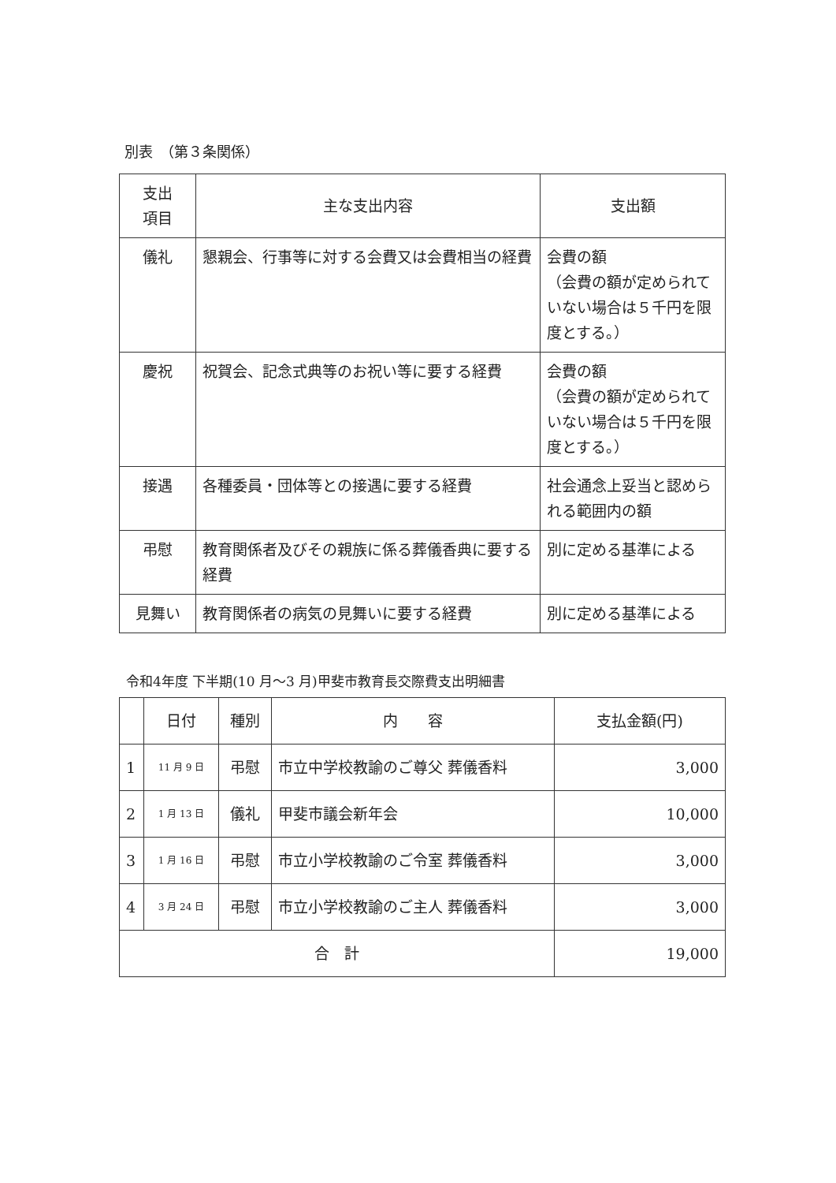別表　（第３条関係）
| 支出 項目 | 主な支出内容 | 支出額 |
| --- | --- | --- |
| 儀礼 | 懇親会、行事等に対する会費又は会費相当の経費 | 会費の額 （会費の額が定められていない場合は５千円を限度とする。） |
| 慶祝 | 祝賀会、記念式典等のお祝い等に要する経費 | 会費の額 （会費の額が定められていない場合は５千円を限度とする。） |
| 接遇 | 各種委員・団体等との接遇に要する経費 | 社会通念上妥当と認められる範囲内の額 |
| 弔慰 | 教育関係者及びその親族に係る葬儀香典に要する経費 | 別に定める基準による |
| 見舞い | 教育関係者の病気の見舞いに要する経費 | 別に定める基準による |
令和4年度 下半期(10 月～3 月)甲斐市教育長交際費支出明細書
| | 日付 | 種別 | 内 容 | 支払金額(円) |
| --- | --- | --- | --- | --- |
| 1 | 11 月 9 日 | 弔慰 | 市立中学校教諭のご尊父 葬儀香料 | 3,000 |
| 2 | 1 月 13 日 | 儀礼 | 甲斐市議会新年会 | 10,000 |
| 3 | 1 月 16 日 | 弔慰 | 市立小学校教諭のご令室 葬儀香料 | 3,000 |
| 4 | 3 月 24 日 | 弔慰 | 市立小学校教諭のご主人 葬儀香料 | 3,000 |
| 合 計 | | | | 19,000 |